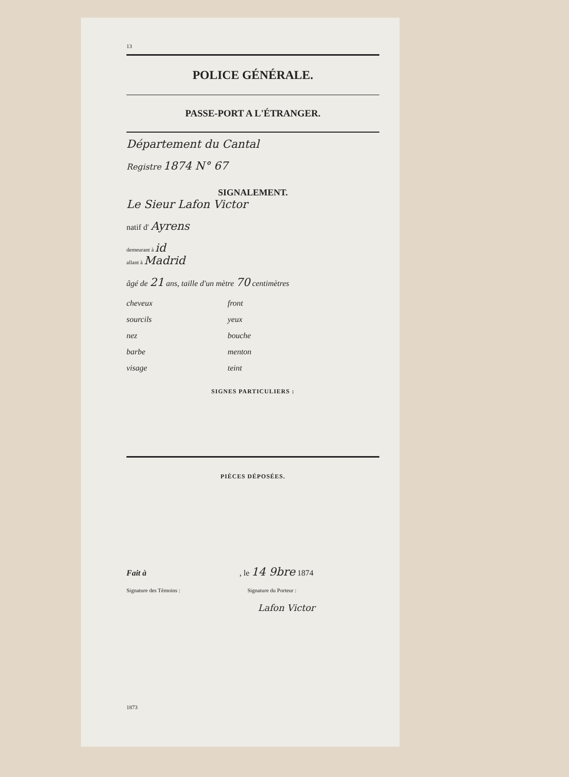13
POLICE GÉNÉRALE.
PASSE-PORT A L'ÉTRANGER.
Département du Cantal
Registre 1874 N° 67
SIGNALEMENT.
Le Sieur Lafon Victor
natif d' Ayrens
demeurant à id
allant à Madrid
âgé de 21 ans, taille d'un mètre 70 centimètres
cheveux front sourcils yeux nez bouche barbe menton visage teint
SIGNES PARTICULIERS :
PIÈCES DÉPOSÉES.
Fait à , le 14 9bre 1874
Signature des Témoins : Signature du Porteur :
Lafon Victor
1873